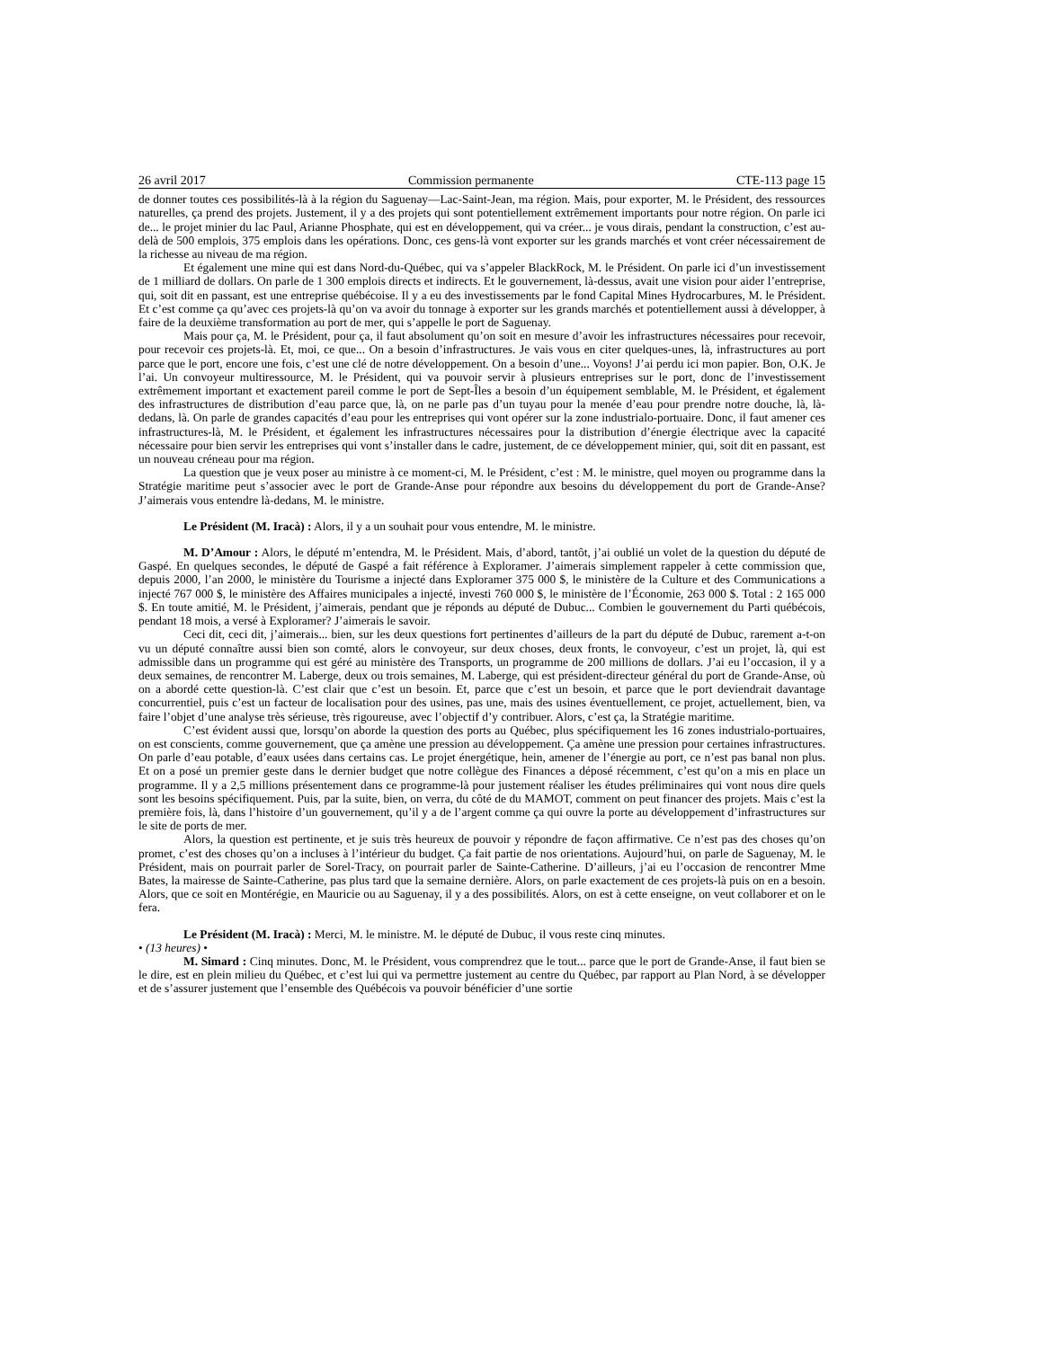26 avril 2017 Commission permanente CTE-113 page 15
de donner toutes ces possibilités-là à la région du Saguenay—Lac-Saint-Jean, ma région. Mais, pour exporter, M. le Président, des ressources naturelles, ça prend des projets. Justement, il y a des projets qui sont potentiellement extrêmement importants pour notre région. On parle ici de... le projet minier du lac Paul, Arianne Phosphate, qui est en développement, qui va créer... je vous dirais, pendant la construction, c’est au-delà de 500 emplois, 375 emplois dans les opérations. Donc, ces gens-là vont exporter sur les grands marchés et vont créer nécessairement de la richesse au niveau de ma région.
Et également une mine qui est dans Nord-du-Québec, qui va s’appeler BlackRock, M. le Président. On parle ici d’un investissement de 1 milliard de dollars. On parle de 1 300 emplois directs et indirects. Et le gouvernement, là-dessus, avait une vision pour aider l’entreprise, qui, soit dit en passant, est une entreprise québécoise. Il y a eu des investissements par le fond Capital Mines Hydrocarbures, M. le Président. Et c’est comme ça qu’avec ces projets-là qu’on va avoir du tonnage à exporter sur les grands marchés et potentiellement aussi à développer, à faire de la deuxième transformation au port de mer, qui s’appelle le port de Saguenay.
Mais pour ça, M. le Président, pour ça, il faut absolument qu’on soit en mesure d’avoir les infrastructures nécessaires pour recevoir, pour recevoir ces projets-là. Et, moi, ce que... On a besoin d’infrastructures. Je vais vous en citer quelques-unes, là, infrastructures au port parce que le port, encore une fois, c’est une clé de notre développement. On a besoin d’une... Voyons! J’ai perdu ici mon papier. Bon, O.K. Je l’ai. Un convoyeur multiressource, M. le Président, qui va pouvoir servir à plusieurs entreprises sur le port, donc de l’investissement extrêmement important et exactement pareil comme le port de Sept-Îles a besoin d’un équipement semblable, M. le Président, et également des infrastructures de distribution d’eau parce que, là, on ne parle pas d’un tuyau pour la menée d’eau pour prendre notre douche, là, là-dedans, là. On parle de grandes capacités d’eau pour les entreprises qui vont opérer sur la zone industrialo-portuaire. Donc, il faut amener ces infrastructures-là, M. le Président, et également les infrastructures nécessaires pour la distribution d’énergie électrique avec la capacité nécessaire pour bien servir les entreprises qui vont s’installer dans le cadre, justement, de ce développement minier, qui, soit dit en passant, est un nouveau créneau pour ma région.
La question que je veux poser au ministre à ce moment-ci, M. le Président, c’est : M. le ministre, quel moyen ou programme dans la Stratégie maritime peut s’associer avec le port de Grande-Anse pour répondre aux besoins du développement du port de Grande-Anse? J’aimerais vous entendre là-dedans, M. le ministre.
Le Président (M. Iracà) : Alors, il y a un souhait pour vous entendre, M. le ministre.
M. D’Amour : Alors, le député m’entendra, M. le Président. Mais, d’abord, tantôt, j’ai oublié un volet de la question du député de Gaspé. En quelques secondes, le député de Gaspé a fait référence à Exploramer. J’aimerais simplement rappeler à cette commission que, depuis 2000, l’an 2000, le ministère du Tourisme a injecté dans Exploramer 375 000 $, le ministère de la Culture et des Communications a injecté 767 000 $, le ministère des Affaires municipales a injecté, investi 760 000 $, le ministère de l’Économie, 263 000 $. Total : 2 165 000 $. En toute amitié, M. le Président, j’aimerais, pendant que je réponds au député de Dubuc... Combien le gouvernement du Parti québécois, pendant 18 mois, a versé à Exploramer? J’aimerais le savoir.
Ceci dit, ceci dit, j’aimerais... bien, sur les deux questions fort pertinentes d’ailleurs de la part du député de Dubuc, rarement a-t-on vu un député connaître aussi bien son comté, alors le convoyeur, sur deux choses, deux fronts, le convoyeur, c’est un projet, là, qui est admissible dans un programme qui est géré au ministère des Transports, un programme de 200 millions de dollars. J’ai eu l’occasion, il y a deux semaines, de rencontrer M. Laberge, deux ou trois semaines, M. Laberge, qui est président-directeur général du port de Grande-Anse, où on a abordé cette question-là. C’est clair que c’est un besoin. Et, parce que c’est un besoin, et parce que le port deviendrait davantage concurrentiel, puis c’est un facteur de localisation pour des usines, pas une, mais des usines éventuellement, ce projet, actuellement, bien, va faire l’objet d’une analyse très sérieuse, très rigoureuse, avec l’objectif d’y contribuer. Alors, c’est ça, la Stratégie maritime.
C’est évident aussi que, lorsqu’on aborde la question des ports au Québec, plus spécifiquement les 16 zones industrialo-portuaires, on est conscients, comme gouvernement, que ça amène une pression au développement. Ça amène une pression pour certaines infrastructures. On parle d’eau potable, d’eaux usées dans certains cas. Le projet énergétique, hein, amener de l’énergie au port, ce n’est pas banal non plus. Et on a posé un premier geste dans le dernier budget que notre collègue des Finances a déposé récemment, c’est qu’on a mis en place un programme. Il y a 2,5 millions présentement dans ce programme-là pour justement réaliser les études préliminaires qui vont nous dire quels sont les besoins spécifiquement. Puis, par la suite, bien, on verra, du côté de du MAMOT, comment on peut financer des projets. Mais c’est la première fois, là, dans l’histoire d’un gouvernement, qu’il y a de l’argent comme ça qui ouvre la porte au développement d’infrastructures sur le site de ports de mer.
Alors, la question est pertinente, et je suis très heureux de pouvoir y répondre de façon affirmative. Ce n’est pas des choses qu’on promet, c’est des choses qu’on a incluses à l’intérieur du budget. Ça fait partie de nos orientations. Aujourd’hui, on parle de Saguenay, M. le Président, mais on pourrait parler de Sorel-Tracy, on pourrait parler de Sainte-Catherine. D’ailleurs, j’ai eu l’occasion de rencontrer Mme Bates, la mairesse de Sainte-Catherine, pas plus tard que la semaine dernière. Alors, on parle exactement de ces projets-là puis on en a besoin. Alors, que ce soit en Montérégie, en Mauricie ou au Saguenay, il y a des possibilités. Alors, on est à cette enseigne, on veut collaborer et on le fera.
Le Président (M. Iracà) : Merci, M. le ministre. M. le député de Dubuc, il vous reste cinq minutes.
• (13 heures) •
M. Simard : Cinq minutes. Donc, M. le Président, vous comprendrez que le tout... parce que le port de Grande-Anse, il faut bien se le dire, est en plein milieu du Québec, et c’est lui qui va permettre justement au centre du Québec, par rapport au Plan Nord, à se développer et de s’assurer justement que l’ensemble des Québécois va pouvoir bénéficier d’une sortie